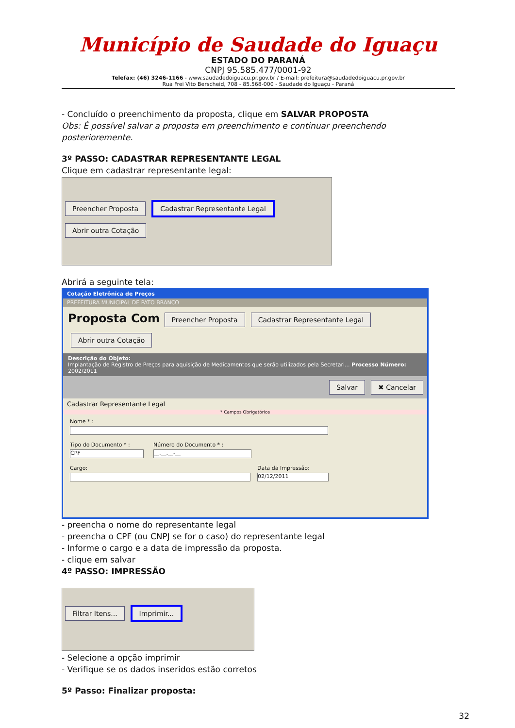Município de Saudade do Iguaçu
ESTADO DO PARANÁ
CNPJ 95.585.477/0001-92
Telefax: (46) 3246-1166 - www.saudadedoiguacu.pr.gov.br / E-mail: prefeitura@saudadedoiguacu.pr.gov.br
Rua Frei Vito Berscheid, 708 - 85.568-000 - Saudade do Iguaçu - Paraná
- Concluído o preenchimento da proposta, clique em SALVAR PROPOSTA
Obs: É possível salvar a proposta em preenchimento e continuar preenchendo posterioremente.
3º PASSO: CADASTRAR REPRESENTANTE LEGAL
Clique em cadastrar representante legal:
Preencher Proposta Cadastrar Representante Legal Abrir outra Cotação
Abrirá a seguinte tela:
Cotação Eletrônica de Preços
PREFEITURA MUNICIPAL DE PATO BRANCO
Proposta Com Preencher Proposta Cadastrar Representante Legal Abrir outra Cotação
Descrição do Objeto:
Implantação de Registro de Preços para aquisição de Medicamentos que serão utilizados pela Secretari... Processo Número: 2002/2011
Salvar ✖ Cancelar
Cadastrar Representante Legal
* Campos Obrigatórios
Nome * :
Tipo do Documento * :
CPF
Número do Documento * :
__.__.__-__
Cargo: Data da Impressão:
02/12/2011
- preencha o nome do representante legal
- preencha o CPF (ou CNPJ se for o caso) do representante legal
- Informe o cargo e a data de impressão da proposta.
- clique em salvar
4º PASSO: IMPRESSÃO
Filtrar Itens... Imprimir...
- Selecione a opção imprimir
- Verifique se os dados inseridos estão corretos
5º Passo: Finalizar proposta:
32